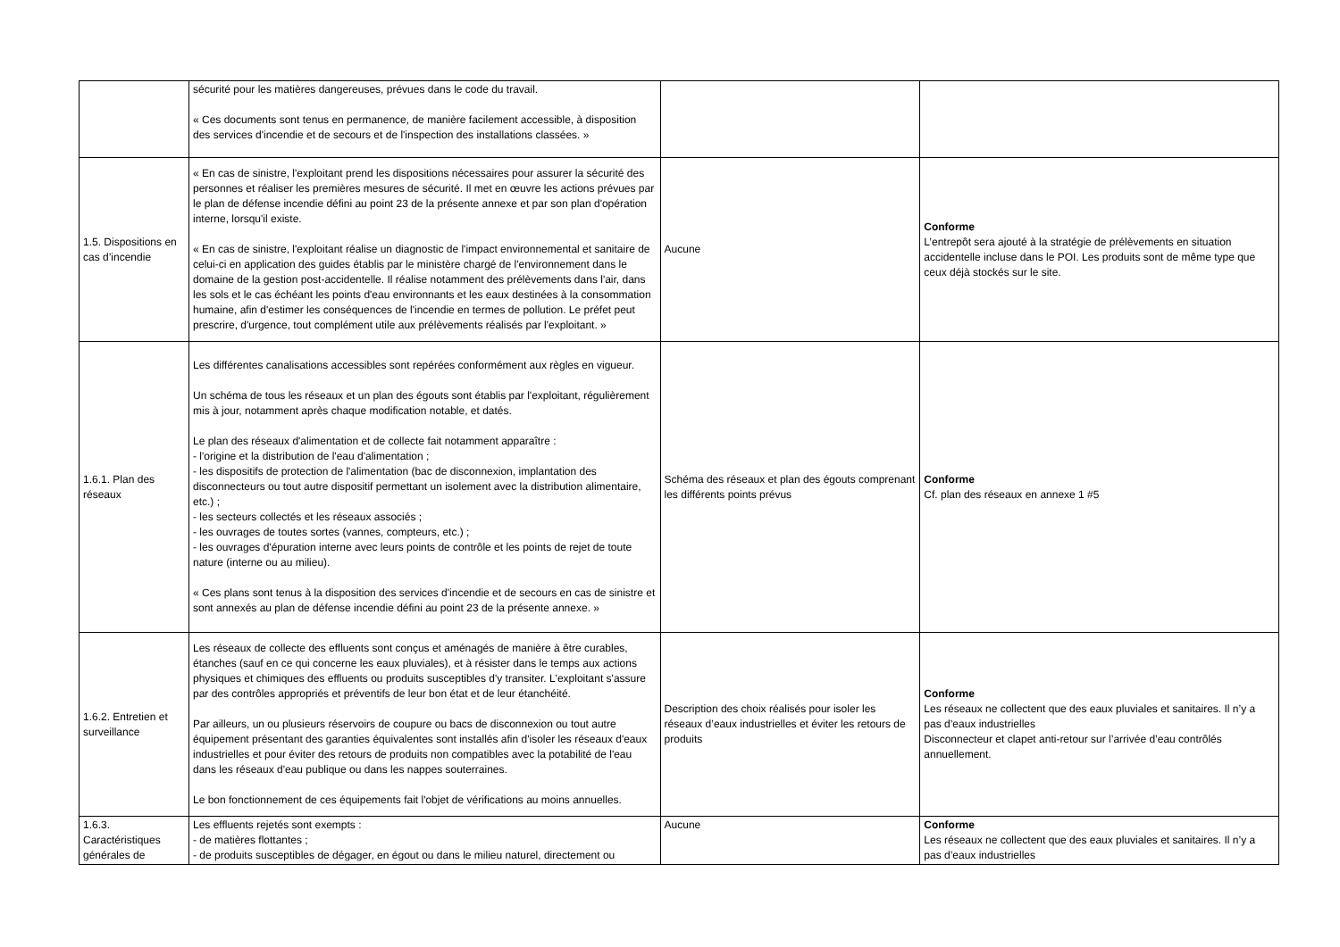| | sécurité pour les matières dangereuses, prévues dans le code du travail. « Ces documents sont tenus en permanence, de manière facilement accessible, à disposition des services d'incendie et de secours et de l'inspection des installations classées. » | | |
| 1.5. Dispositions en cas d’incendie | « En cas de sinistre, l'exploitant prend les dispositions nécessaires pour assurer la sécurité des personnes et réaliser les premières mesures de sécurité. Il met en œuvre les actions prévues par le plan de défense incendie défini au point 23 de la présente annexe et par son plan d'opération interne, lorsqu'il existe. « En cas de sinistre, l'exploitant réalise un diagnostic de l'impact environnemental et sanitaire de celui-ci en application des guides établis par le ministère chargé de l'environnement dans le domaine de la gestion post-accidentelle. Il réalise notamment des prélèvements dans l'air, dans les sols et le cas échéant les points d'eau environnants et les eaux destinées à la consommation humaine, afin d'estimer les conséquences de l'incendie en termes de pollution. Le préfet peut prescrire, d'urgence, tout complément utile aux prélèvements réalisés par l'exploitant. » | Aucune | Conforme L’entrepôt sera ajouté à la stratégie de prélèvements en situation accidentelle incluse dans le POI. Les produits sont de même type que ceux déjà stockés sur le site. |
| 1.6.1. Plan des réseaux | Les différentes canalisations accessibles sont repérées conformément aux règles en vigueur. Un schéma de tous les réseaux et un plan des égouts sont établis par l'exploitant, régulièrement mis à jour, notamment après chaque modification notable, et datés. Le plan des réseaux d'alimentation et de collecte fait notamment apparaître : - l'origine et la distribution de l'eau d'alimentation ; - les dispositifs de protection de l'alimentation (bac de disconnexion, implantation des disconnecteurs ou tout autre dispositif permettant un isolement avec la distribution alimentaire, etc.) ; - les secteurs collectés et les réseaux associés ; - les ouvrages de toutes sortes (vannes, compteurs, etc.) ; - les ouvrages d'épuration interne avec leurs points de contrôle et les points de rejet de toute nature (interne ou au milieu). « Ces plans sont tenus à la disposition des services d'incendie et de secours en cas de sinistre et sont annexés au plan de défense incendie défini au point 23 de la présente annexe. » | Schéma des réseaux et plan des égouts comprenant les différents points prévus | Conforme Cf. plan des réseaux en annexe 1 #5 |
| 1.6.2. Entretien et surveillance | Les réseaux de collecte des effluents sont conçus et aménagés de manière à être curables, étanches (sauf en ce qui concerne les eaux pluviales), et à résister dans le temps aux actions physiques et chimiques des effluents ou produits susceptibles d'y transiter. L'exploitant s'assure par des contrôles appropriés et préventifs de leur bon état et de leur étanchéité. Par ailleurs, un ou plusieurs réservoirs de coupure ou bacs de disconnexion ou tout autre équipement présentant des garanties équivalentes sont installés afin d'isoler les réseaux d'eaux industrielles et pour éviter des retours de produits non compatibles avec la potabilité de l'eau dans les réseaux d'eau publique ou dans les nappes souterraines. Le bon fonctionnement de ces équipements fait l'objet de vérifications au moins annuelles. | Description des choix réalisés pour isoler les réseaux d’eaux industrielles et éviter les retours de produits | Conforme Les réseaux ne collectent que des eaux pluviales et sanitaires. Il n’y a pas d’eaux industrielles Disconnecteur et clapet anti-retour sur l’arrivée d’eau contrôlés annuellement. |
| 1.6.3. Caractéristiques générales de | Les effluents rejetés sont exempts : - de matières flottantes ; - de produits susceptibles de dégager, en égout ou dans le milieu naturel, directement ou | Aucune | Conforme Les réseaux ne collectent que des eaux pluviales et sanitaires. Il n’y a pas d’eaux industrielles |